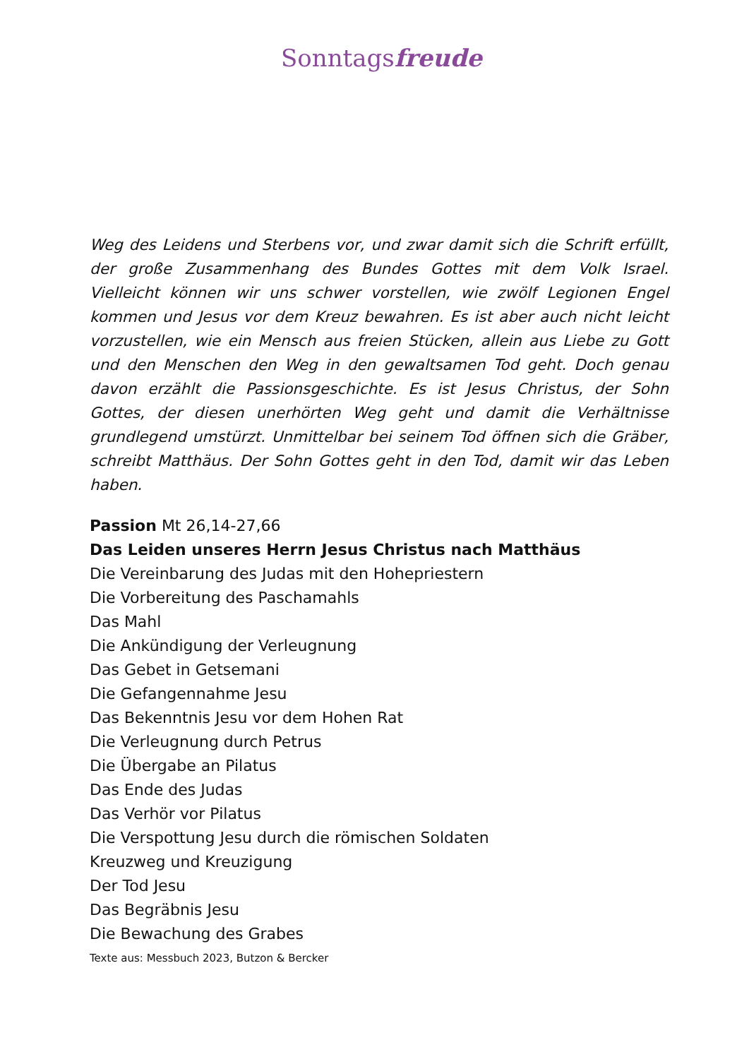Sonntagsfreude
Weg des Leidens und Sterbens vor, und zwar damit sich die Schrift erfüllt, der große Zusammenhang des Bundes Gottes mit dem Volk Israel. Vielleicht können wir uns schwer vorstellen, wie zwölf Legionen Engel kommen und Jesus vor dem Kreuz bewahren. Es ist aber auch nicht leicht vorzustellen, wie ein Mensch aus freien Stücken, allein aus Liebe zu Gott und den Menschen den Weg in den gewaltsamen Tod geht. Doch genau davon erzählt die Passionsgeschichte. Es ist Jesus Christus, der Sohn Gottes, der diesen unerhörten Weg geht und damit die Verhältnisse grundlegend umstürzt. Unmittelbar bei seinem Tod öffnen sich die Gräber, schreibt Matthäus. Der Sohn Gottes geht in den Tod, damit wir das Leben haben.
Passion Mt 26,14-27,66
Das Leiden unseres Herrn Jesus Christus nach Matthäus
Die Vereinbarung des Judas mit den Hohepriestern
Die Vorbereitung des Paschamahls
Das Mahl
Die Ankündigung der Verleugnung
Das Gebet in Getsemani
Die Gefangennahme Jesu
Das Bekenntnis Jesu vor dem Hohen Rat
Die Verleugnung durch Petrus
Die Übergabe an Pilatus
Das Ende des Judas
Das Verhör vor Pilatus
Die Verspottung Jesu durch die römischen Soldaten
Kreuzweg und Kreuzigung
Der Tod Jesu
Das Begräbnis Jesu
Die Bewachung des Grabes
Texte aus: Messbuch 2023, Butzon & Bercker